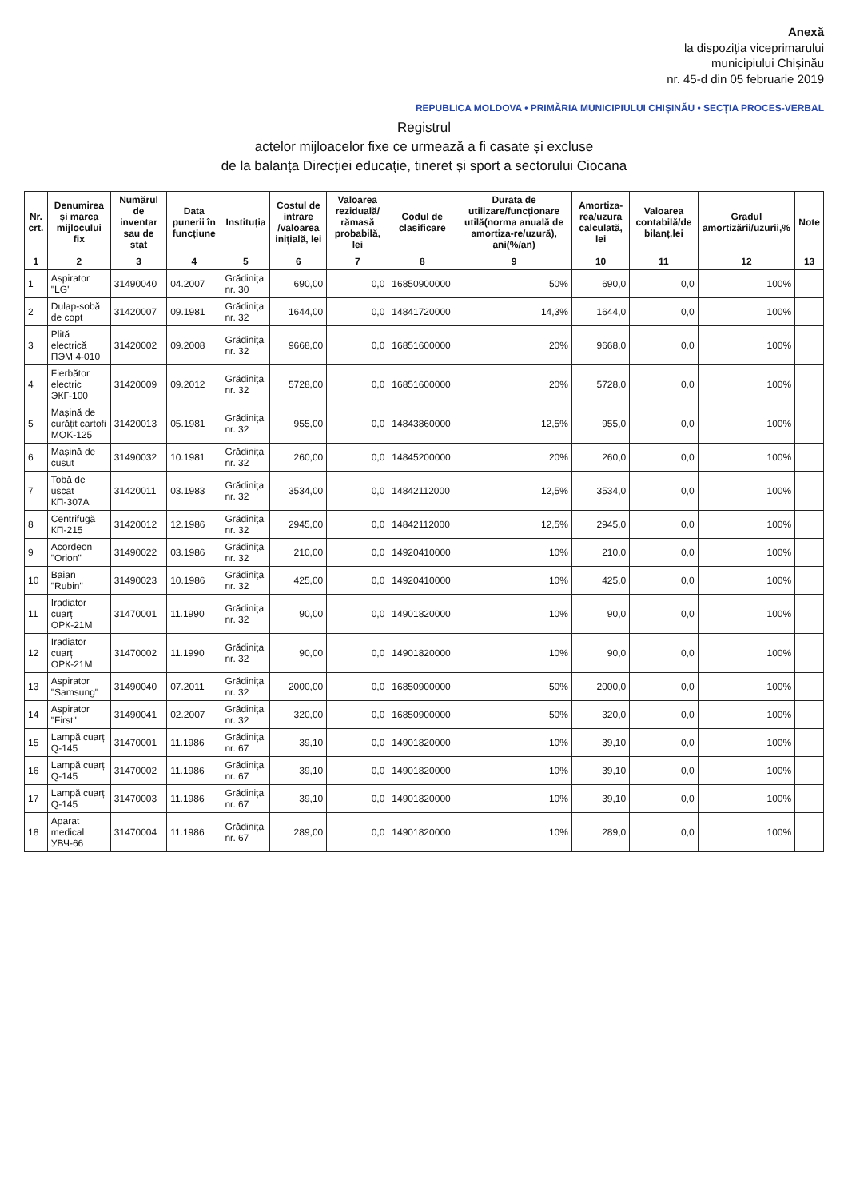Anexă
la dispoziția viceprimarului
municipiului Chișinău
nr. 45-d din 05 februarie 2019
REPUBLICA MOLDOVA • PRIMĂRIA MUNICIPIULUI CHIȘINĂU • SECȚIA PROCES-VERBAL
Registrul
actelor mijloacelor fixe ce urmează a fi casate și excluse
de la balanța Direcției educație, tineret și sport a sectorului Ciocana
| Nr. crt. | Denumirea și marca mijlocului fix | Numărul de inventar sau de stat | Data punerii în funcțiune | Instituția | Costul de intrare /valoarea inițială, lei | Valoarea reziduală/ rămasă probabilă, lei | Codul de clasificare | Durata de utilizare/funcționare utilă(norma anuală de amortiza-re/uzură), ani(%/an) | Amortiza-rea/uzura calculată, lei | Valoarea contabilă/de bilanț,lei | Gradul amortizării/uzurii,% | Note |
| --- | --- | --- | --- | --- | --- | --- | --- | --- | --- | --- | --- | --- |
| 1 | 2 | 3 | 4 | 5 | 6 | 7 | 8 | 9 | 10 | 11 | 12 | 13 |
| 1 | Aspirator "LG" | 31490040 | 04.2007 | Grădinița nr. 30 | 690,00 | 0,0 | 16850900000 | 50% | 690,0 | 0,0 | 100% | |
| 2 | Dulap-sobă de copt | 31420007 | 09.1981 | Grădinița nr. 32 | 1644,00 | 0,0 | 14841720000 | 14,3% | 1644,0 | 0,0 | 100% | |
| 3 | Plită electrică ПЭМ 4-010 | 31420002 | 09.2008 | Grădinița nr. 32 | 9668,00 | 0,0 | 16851600000 | 20% | 9668,0 | 0,0 | 100% | |
| 4 | Fierbător electric ЭКГ-100 | 31420009 | 09.2012 | Grădinița nr. 32 | 5728,00 | 0,0 | 16851600000 | 20% | 5728,0 | 0,0 | 100% | |
| 5 | Mașină de curățit cartofi MOK-125 | 31420013 | 05.1981 | Grădinița nr. 32 | 955,00 | 0,0 | 14843860000 | 12,5% | 955,0 | 0,0 | 100% | |
| 6 | Mașină de cusut | 31490032 | 10.1981 | Grădinița nr. 32 | 260,00 | 0,0 | 14845200000 | 20% | 260,0 | 0,0 | 100% | |
| 7 | Tobă de uscat КП-307А | 31420011 | 03.1983 | Grădinița nr. 32 | 3534,00 | 0,0 | 14842112000 | 12,5% | 3534,0 | 0,0 | 100% | |
| 8 | Centrifugă КП-215 | 31420012 | 12.1986 | Grădinița nr. 32 | 2945,00 | 0,0 | 14842112000 | 12,5% | 2945,0 | 0,0 | 100% | |
| 9 | Acordeon "Orion" | 31490022 | 03.1986 | Grădinița nr. 32 | 210,00 | 0,0 | 14920410000 | 10% | 210,0 | 0,0 | 100% | |
| 10 | Baian "Rubin" | 31490023 | 10.1986 | Grădinița nr. 32 | 425,00 | 0,0 | 14920410000 | 10% | 425,0 | 0,0 | 100% | |
| 11 | Iradiator cuarț ОРК-21М | 31470001 | 11.1990 | Grădinița nr. 32 | 90,00 | 0,0 | 14901820000 | 10% | 90,0 | 0,0 | 100% | |
| 12 | Iradiator cuarț ОРК-21М | 31470002 | 11.1990 | Grădinița nr. 32 | 90,00 | 0,0 | 14901820000 | 10% | 90,0 | 0,0 | 100% | |
| 13 | Aspirator "Samsung" | 31490040 | 07.2011 | Grădinița nr. 32 | 2000,00 | 0,0 | 16850900000 | 50% | 2000,0 | 0,0 | 100% | |
| 14 | Aspirator "First" | 31490041 | 02.2007 | Grădinița nr. 32 | 320,00 | 0,0 | 16850900000 | 50% | 320,0 | 0,0 | 100% | |
| 15 | Lampă cuarț Q-145 | 31470001 | 11.1986 | Grădinița nr. 67 | 39,10 | 0,0 | 14901820000 | 10% | 39,10 | 0,0 | 100% | |
| 16 | Lampă cuarț Q-145 | 31470002 | 11.1986 | Grădinița nr. 67 | 39,10 | 0,0 | 14901820000 | 10% | 39,10 | 0,0 | 100% | |
| 17 | Lampă cuarț Q-145 | 31470003 | 11.1986 | Grădinița nr. 67 | 39,10 | 0,0 | 14901820000 | 10% | 39,10 | 0,0 | 100% | |
| 18 | Aparat medical УВЧ-66 | 31470004 | 11.1986 | Grădinița nr. 67 | 289,00 | 0,0 | 14901820000 | 10% | 289,0 | 0,0 | 100% | |